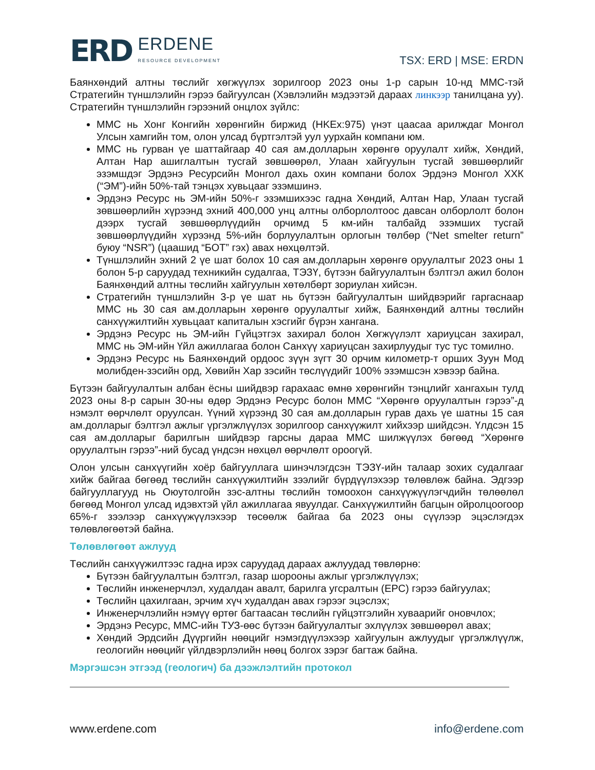ERD ERDENE
RESOURCE DEVELOPMENT
TSX: ERD | MSE: ERDN
Баянхөндий алтны төслийг хөгжүүлэх зорилгоор 2023 оны 1-р сарын 10-нд ММС-тэй Стратегийн түншлэлийн гэрээ байгуулсан (Хэвлэлийн мэдээтэй дараах линкээр танилцана уу). Стратегийн түншлэлийн гэрээний онцлох зүйлс:
ММС нь Хонг Конгийн хөрөнгийн биржид (HKEx:975) үнэт цаасаа арилждаг Монгол Улсын хамгийн том, олон улсад бүртгэлтэй уул уурхайн компани юм.
ММС нь гурван үе шаттайгаар 40 сая ам.долларын хөрөнгө оруулалт хийж, Хөндий, Алтан Нар ашиглалтын тусгай зөвшөөрөл, Улаан хайгуулын тусгай зөвшөөрлийг эзэмшдэг Эрдэнэ Ресурсийн Монгол дахь охин компани болох Эрдэнэ Монгол ХХК (“ЭМ”)-ийн 50%-тай тэнцэх хувьцааг эзэмшинэ.
Эрдэнэ Ресурс нь ЭМ-ийн 50%-г эзэмшихээс гадна Хөндий, Алтан Нар, Улаан тусгай зөвшөөрлийн хүрээнд эхний 400,000 унц алтны олборлолтоос давсан олборлолт болон дээрх тусгай зөвшөөрлүүдийн орчимд 5 км-ийн талбайд эзэмших тусгай зөвшөөрлүүдийн хүрээнд 5%-ийн борлуулалтын орлогын төлбөр (“Net smelter return” буюу “NSR”) (цаашид “БОТ” гэх) авах нөхцөлтэй.
Түншлэлийн эхний 2 үе шат болох 10 сая ам.долларын хөрөнгө оруулалтыг 2023 оны 1 болон 5-р саруудад техникийн судалгаа, ТЭЗҮ, бүтээн байгуулалтын бэлтгэл ажил болон Баянхөндий алтны төслийн хайгуулын хөтөлбөрт зориулан хийсэн.
Стратегийн түншлэлийн 3-р үе шат нь бүтээн байгуулалтын шийдвэрийг гаргаснаар ММС нь 30 сая ам.долларын хөрөнгө оруулалтыг хийж, Баянхөндий алтны төслийн санхүүжилтийн хувьцаат капиталын хэсгийг бүрэн хангана.
Эрдэнэ Ресурс нь ЭМ-ийн Гүйцэтгэх захирал болон Хөгжүүлэлт хариуцсан захирал, ММС нь ЭМ-ийн Үйл ажиллагаа болон Санхүү хариуцсан захирлуудыг тус тус томилно.
Эрдэнэ Ресурс нь Баянхөндий ордоос зүүн зүгт 30 орчим километр-т орших Зуун Мод молибден-зэсийн орд, Хөвийн Хар зэсийн төслүүдийг 100% эзэмшсэн хэвээр байна.
Бүтээн байгуулалтын албан ёсны шийдвэр гарахаас өмнө хөрөнгийн тэнцлийг хангахын тулд 2023 оны 8-р сарын 30-ны өдөр Эрдэнэ Ресурс болон ММС “Хөрөнгө оруулалтын гэрээ”-д нэмэлт өөрчлөлт оруулсан. Үүний хүрээнд 30 сая ам.долларын гурав дахь үе шатны 15 сая ам.долларыг бэлтгэл ажлыг үргэлжлүүлэх зорилгоор санхүүжилт хийхээр шийдсэн. Үлдсэн 15 сая ам.долларыг барилгын шийдвэр гарсны дараа ММС шилжүүлэх бөгөөд “Хөрөнгө оруулалтын гэрээ”-ний бусад үндсэн нөхцөл өөрчлөлт ороогүй.
Олон улсын санхүүгийн хоёр байгууллага шинэчлэгдсэн ТЭЗҮ-ийн талаар зохих судалгааг хийж байгаа бөгөөд төслийн санхүүжилтийн зээлийг бүрдүүлэхээр төлөвлөж байна. Эдгээр байгууллагууд нь Оюутолгойн зэс-алтны төслийн томоохон санхүүжүүлэгчдийн төлөөлөл бөгөөд Монгол улсад идэвхтэй үйл ажиллагаа явуулдаг. Санхүүжилтийн багцын ойролцоогоор 65%-г зээлээр санхүүжүүлэхээр төсөөлж байгаа ба 2023 оны сүүлээр эцэслэгдэх төлөвлөгөөтэй байна.
Төлөвлөгөөт ажлууд
Төслийн санхүүжилтээс гадна ирэх саруудад дараах ажлуудад төвлөрнө:
Бүтээн байгуулалтын бэлтгэл, газар шорооны ажлыг үргэлжлүүлэх;
Төслийн инженерчлэл, худалдан авалт, барилга угсралтын (EPC) гэрээ байгуулах;
Төслийн цахилгаан, эрчим хүч худалдан авах гэрээг эцэслэх;
Инженерчлэлийн нэмүү өртөг багтаасан төслийн гүйцэтгэлийн хуваарийг оновчлох;
Эрдэнэ Ресурс, ММС-ийн ТУЗ-өөс бүтээн байгуулалтыг эхлүүлэх зөвшөөрөл авах;
Хөндий Эрдсийн Дүүргийн нөөцийг нэмэгдүүлэхээр хайгуулын ажлуудыг үргэлжлүүлж, геологийн нөөцийг үйлдвэрлэлийн нөөц болгох зэрэг багтаж байна.
Мэргэшсэн этгээд (геологич) ба дээжлэлтийн протокол
www.erdene.com info@erdene.com